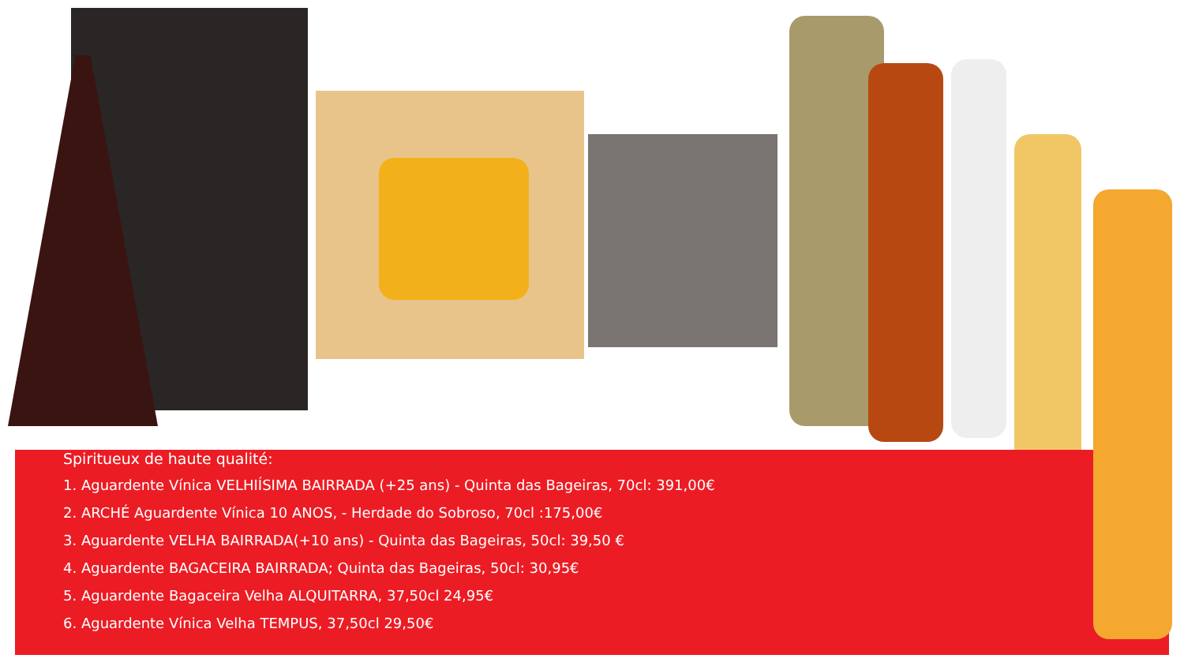Spiritueux de haute qualité:
1. Aguardente Vínica VELHIÍSIMA BAIRRADA (+25 ans) - Quinta das Bageiras, 70cl: 391,00€
2. ARCHÉ Aguardente Vínica 10 ANOS, - Herdade do Sobroso, 70cl :175,00€
3. Aguardente VELHA BAIRRADA(+10 ans) - Quinta das Bageiras, 50cl: 39,50 €
4. Aguardente BAGACEIRA BAIRRADA; Quinta das Bageiras, 50cl: 30,95€
5. Aguardente Bagaceira Velha ALQUITARRA, 37,50cl 24,95€
6. Aguardente Vínica Velha TEMPUS, 37,50cl 29,50€